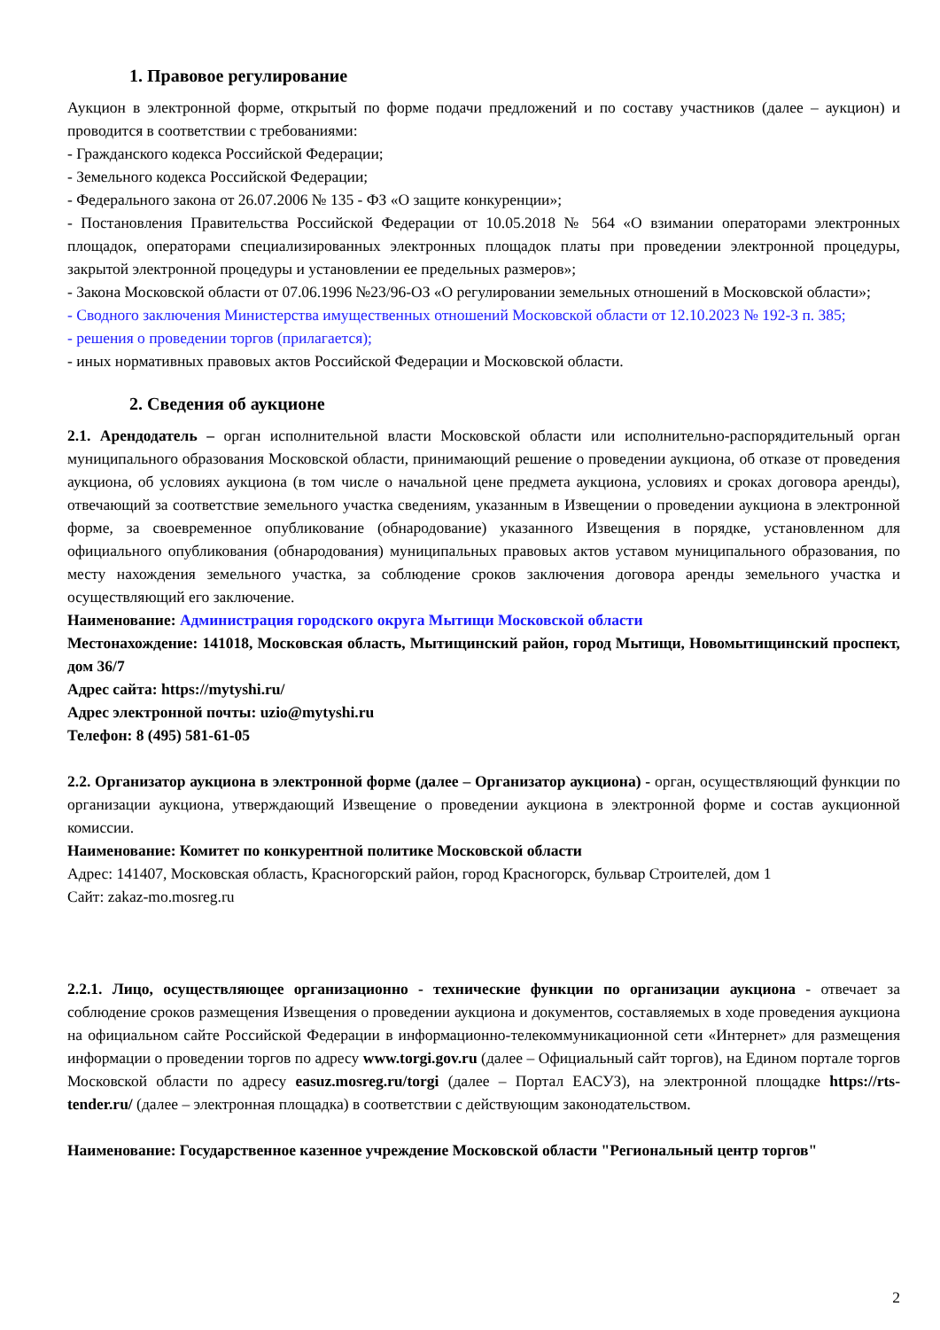1. Правовое регулирование
Аукцион в электронной форме, открытый по форме подачи предложений и по составу участников (далее – аукцион) и проводится в соответствии с требованиями:
- Гражданского кодекса Российской Федерации;
- Земельного кодекса Российской Федерации;
- Федерального закона от 26.07.2006 № 135 - ФЗ «О защите конкуренции»;
- Постановления Правительства Российской Федерации от 10.05.2018 № 564 «О взимании операторами электронных площадок, операторами специализированных электронных площадок платы при проведении электронной процедуры, закрытой электронной процедуры и установлении ее предельных размеров»;
- Закона Московской области от 07.06.1996 №23/96-ОЗ «О регулировании земельных отношений в Московской области»;
- Сводного заключения Министерства имущественных отношений Московской области от 12.10.2023 № 192-З п. 385;
- решения о проведении торгов (прилагается);
- иных нормативных правовых актов Российской Федерации и Московской области.
2. Сведения об аукционе
2.1. Арендодатель – орган исполнительной власти Московской области или исполнительно-распорядительный орган муниципального образования Московской области, принимающий решение о проведении аукциона, об отказе от проведения аукциона, об условиях аукциона (в том числе о начальной цене предмета аукциона, условиях и сроках договора аренды), отвечающий за соответствие земельного участка сведениям, указанным в Извещении о проведении аукциона в электронной форме, за своевременное опубликование (обнародование) указанного Извещения в порядке, установленном для официального опубликования (обнародования) муниципальных правовых актов уставом муниципального образования, по месту нахождения земельного участка, за соблюдение сроков заключения договора аренды земельного участка и осуществляющий его заключение.
Наименование: Администрация городского округа Мытищи Московской области
Местонахождение: 141018, Московская область, Мытищинский район, город Мытищи, Новомытищинский проспект, дом 36/7
Адрес сайта: https://mytyshi.ru/
Адрес электронной почты: uzio@mytyshi.ru
Телефон: 8 (495) 581-61-05
2.2. Организатор аукциона в электронной форме (далее – Организатор аукциона) - орган, осуществляющий функции по организации аукциона, утверждающий Извещение о проведении аукциона в электронной форме и состав аукционной комиссии.
Наименование: Комитет по конкурентной политике Московской области
Адрес: 141407, Московская область, Красногорский район, город Красногорск, бульвар Строителей, дом 1
Сайт: zakaz-mo.mosreg.ru
2.2.1. Лицо, осуществляющее организационно - технические функции по организации аукциона - отвечает за соблюдение сроков размещения Извещения о проведении аукциона и документов, составляемых в ходе проведения аукциона на официальном сайте Российской Федерации в информационно-телекоммуникационной сети «Интернет» для размещения информации о проведении торгов по адресу www.torgi.gov.ru (далее – Официальный сайт торгов), на Едином портале торгов Московской области по адресу easuz.mosreg.ru/torgi (далее – Портал ЕАСУЗ), на электронной площадке https://rts-tender.ru/ (далее – электронная площадка) в соответствии с действующим законодательством.
Наименование: Государственное казенное учреждение Московской области "Региональный центр торгов"
2